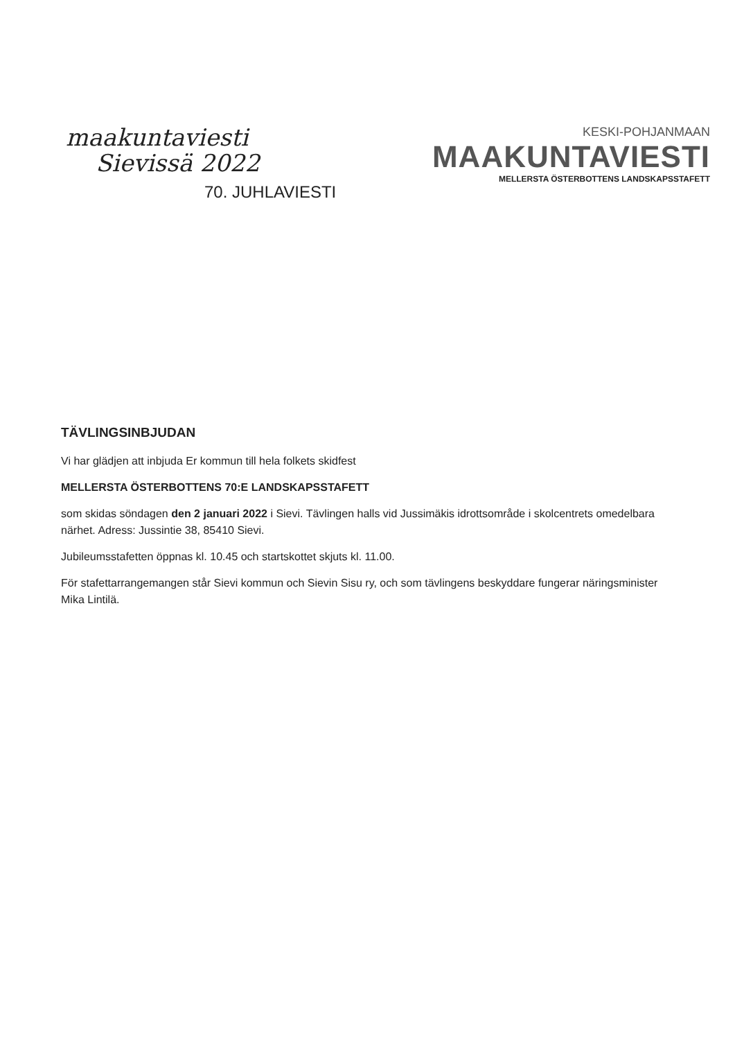maakuntaviesti
Sievissä 2022
70. JUHLAVIESTI
KESKI-POHJANMAAN
MAAKUNTAVIESTI
MELLERSTA ÖSTERBOTTENS LANDSKAPSSTAFETT
TÄVLINGSINBJUDAN
Vi har glädjen att inbjuda Er kommun till hela folkets skidfest
MELLERSTA ÖSTERBOTTENS 70:E LANDSKAPSSTAFETT
som skidas söndagen den 2 januari 2022 i Sievi. Tävlingen halls vid Jussimäkis idrottsområde i skolcentrets omedelbara närhet. Adress: Jussintie 38, 85410 Sievi.
Jubileumsstafetten öppnas kl. 10.45 och startskottet skjuts kl. 11.00.
För stafettarrangemangen står Sievi kommun och Sievin Sisu ry, och som tävlingens beskyddare fungerar näringsminister Mika Lintilä.